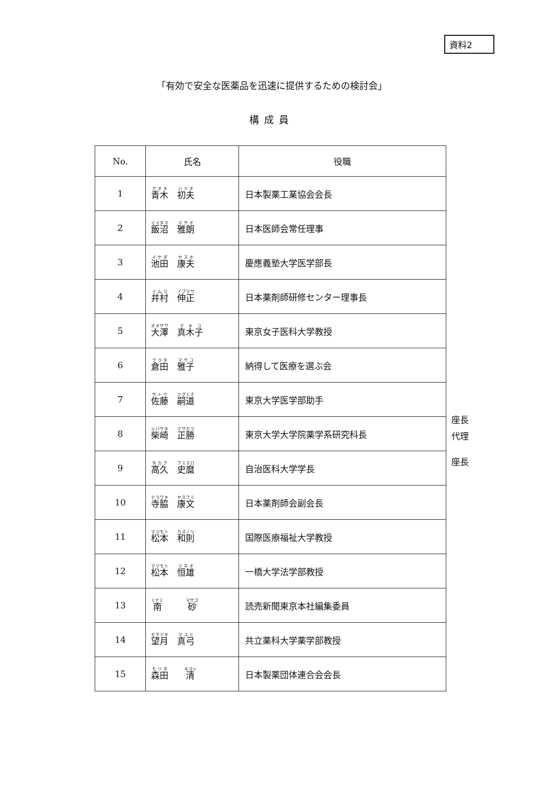資料2
「有効で安全な医薬品を迅速に提供するための検討会」
構成員
| No. | 氏名 | 役職 |
| --- | --- | --- |
| 1 | 青木 初夫 | 日本製薬工業協会会長 |
| 2 | 飯沼 雅朗 | 日本医師会常任理事 |
| 3 | 池田 康夫 | 慶應義塾大学医学部長 |
| 4 | 井村 伸正 | 日本薬剤師研修センター理事長 |
| 5 | 大澤 真木子 | 東京女子医科大学教授 |
| 6 | 倉田 雅子 | 納得して医療を選ぶ会 |
| 7 | 佐藤 嗣道 | 東京大学医学部助手 |
| 8 | 柴崎 正勝 | 東京大学大学院薬学系研究科長 |
| 9 | 高久 史麿 | 自治医科大学学長 |
| 10 | 寺脇 康文 | 日本薬剤師会副会長 |
| 11 | 松本 和則 | 国際医療福祉大学教授 |
| 12 | 松本 恒雄 | 一橋大学法学部教授 |
| 13 | 南 砂 | 読売新聞東京本社編集委員 |
| 14 | 望月 真弓 | 共立薬科大学薬学部教授 |
| 15 | 森田 清 | 日本製薬団体連合会会長 |
座長
代理
座長